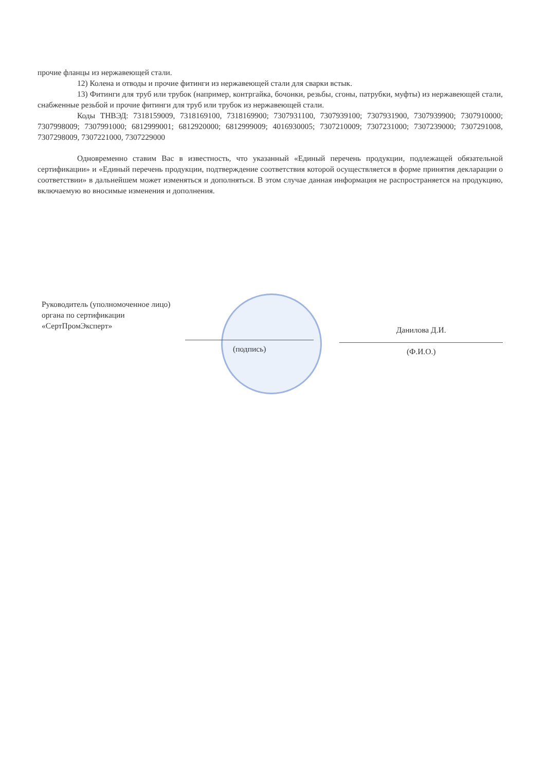прочие фланцы из нержавеющей стали.
12) Колена и отводы и прочие фитинги из нержавеющей стали для сварки встык.
13) Фитинги для труб или трубок (например, контргайка, бочонки, резьбы, сгоны, патрубки, муфты) из нержавеющей стали, снабженные резьбой и прочие фитинги для труб или трубок из нержавеющей стали.
Коды ТНВЭД: 7318159009, 7318169100, 7318169900; 7307931100, 7307939100; 7307931900, 7307939900; 7307910000; 7307998009; 7307991000; 6812999001; 6812920000; 6812999009; 4016930005; 7307210009; 7307231000; 7307239000; 7307291008, 7307298009, 7307221000, 7307229000
Одновременно ставим Вас в известность, что указанный «Единый перечень продукции, подлежащей обязательной сертификации» и «Единый перечень продукции, подтверждение соответствия которой осуществляется в форме принятия декларации о соответствии» в дальнейшем может изменяться и дополняться. В этом случае данная информация не распространяется на продукцию, включаемую во вносимые изменения и дополнения.
Руководитель (уполномоченное лицо) органа по сертификации «СертПромЭксперт»
(подпись)
Данилова Д.И.
(Ф.И.О.)